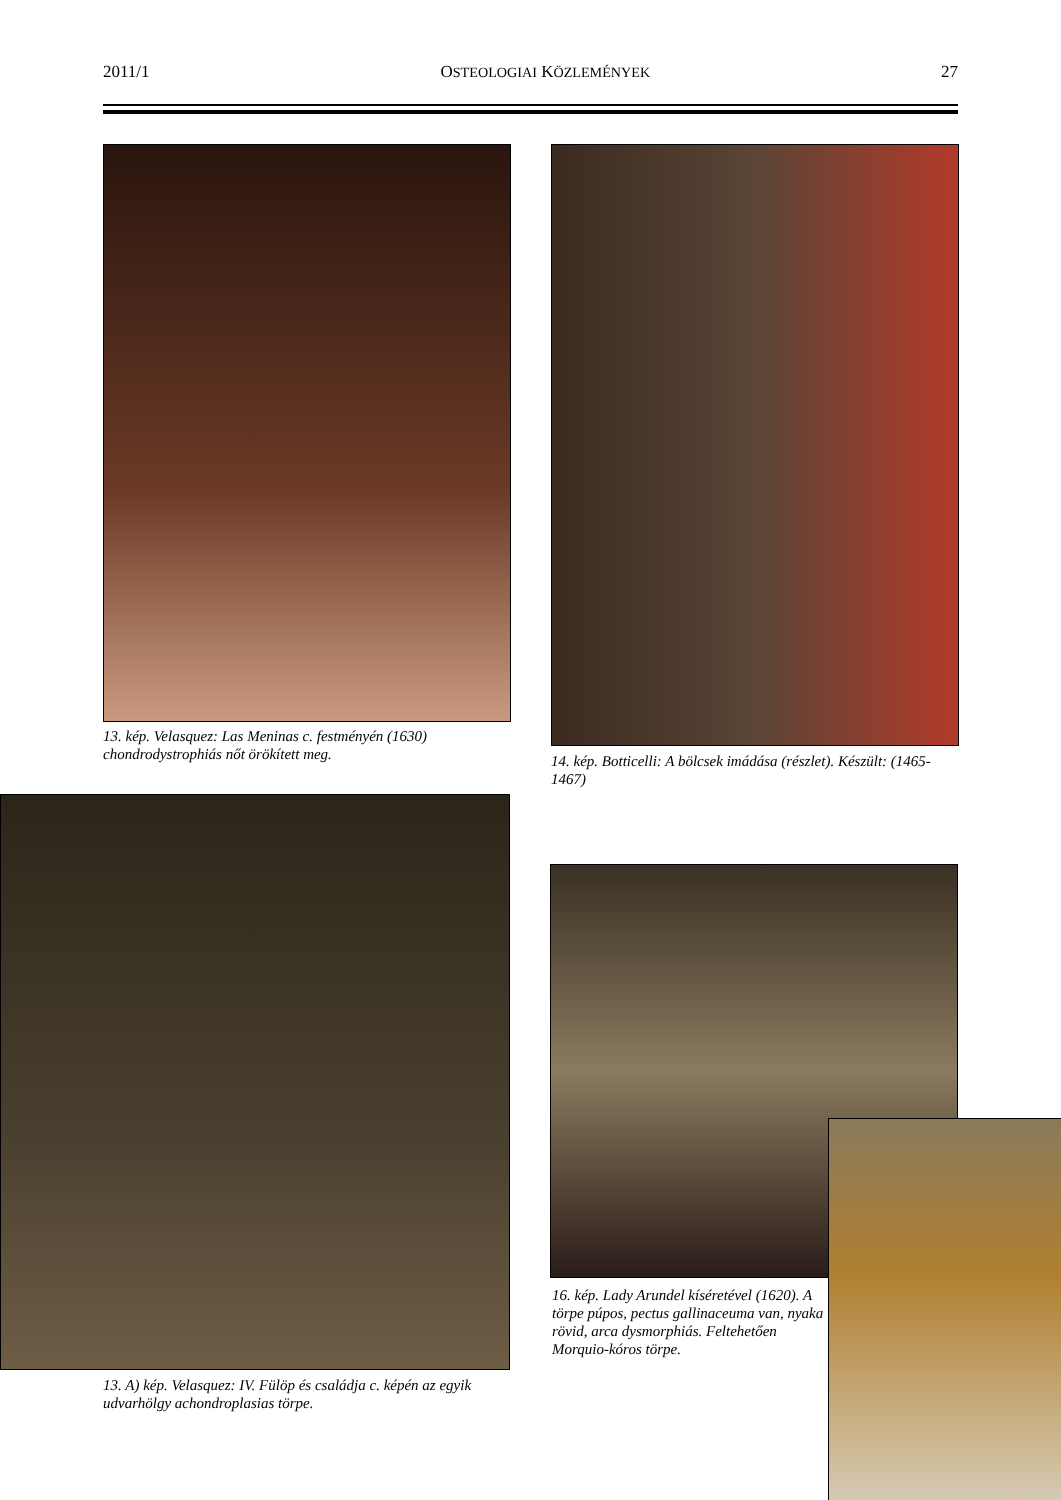2011/1 OSTEOLOGIAI KÖZLEMÉNYEK 27
13. kép. Velasquez: Las Meninas c. festményén (1630) chondrodystrophiás nőt örökített meg.
14. kép. Botticelli: A bölcsek imádása (részlet). Készült: (1465-1467)
13. A) kép. Velasquez: IV. Fülöp és családja c. képén az egyik udvarhölgy achondroplasias törpe.
16. kép. Lady Arundel kíséretével (1620). A törpe púpos, pectus gallinaceuma van, nyaka rövid, arca dysmorphiás. Feltehetően Morquio-kóros törpe.